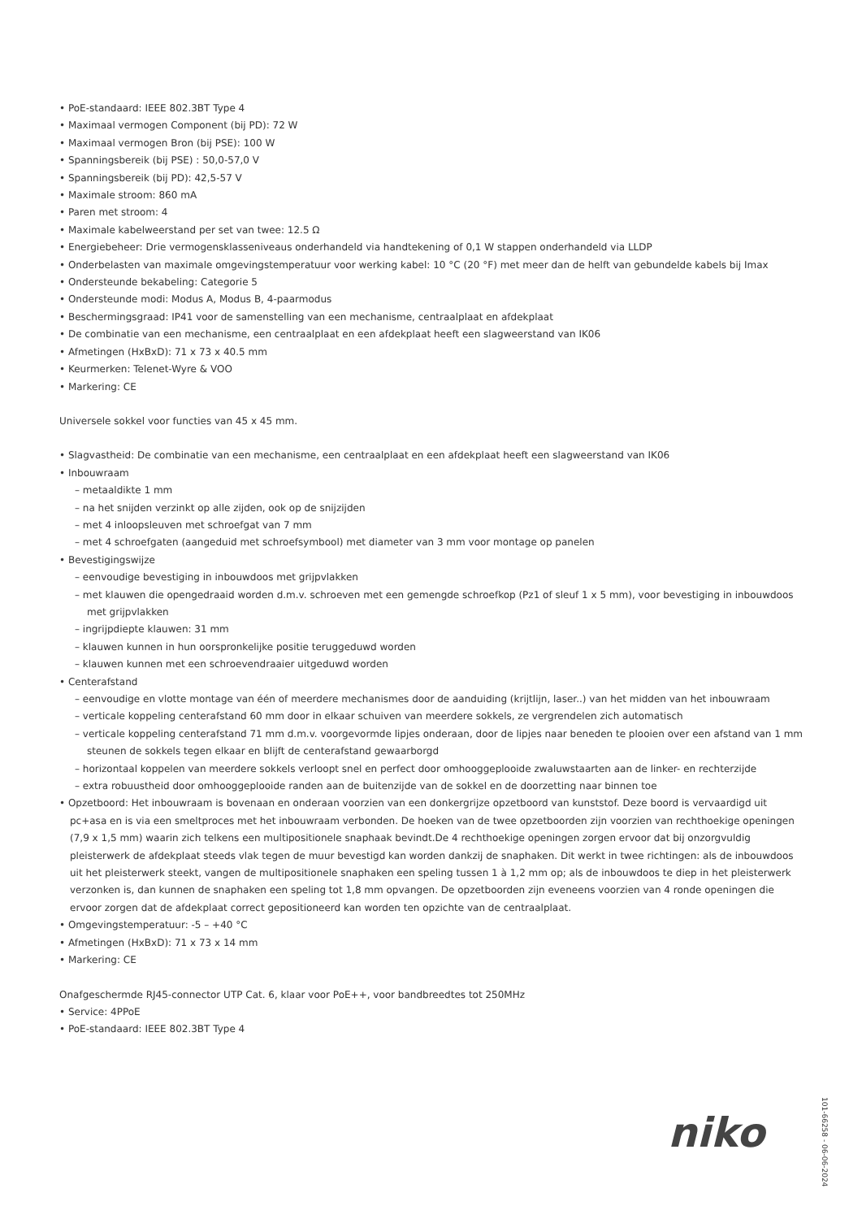• PoE-standaard: IEEE 802.3BT Type 4
• Maximaal vermogen Component (bij PD): 72 W
• Maximaal vermogen Bron (bij PSE): 100 W
• Spanningsbereik (bij PSE) : 50,0-57,0 V
• Spanningsbereik (bij PD): 42,5-57 V
• Maximale stroom: 860 mA
• Paren met stroom: 4
• Maximale kabelweerstand per set van twee: 12.5 Ω
• Energiebeheer: Drie vermogensklasseniveaus onderhandeld via handtekening of 0,1 W stappen onderhandeld via LLDP
• Onderbelasten van maximale omgevingstemperatuur voor werking kabel: 10 °C (20 °F) met meer dan de helft van gebundelde kabels bij Imax
• Ondersteunde bekabeling: Categorie 5
• Ondersteunde modi: Modus A, Modus B, 4-paarmodus
• Beschermingsgraad: IP41 voor de samenstelling van een mechanisme, centraalplaat en afdekplaat
• De combinatie van een mechanisme, een centraalplaat en een afdekplaat heeft een slagweerstand van IK06
• Afmetingen (HxBxD): 71 x 73 x 40.5 mm
• Keurmerken: Telenet-Wyre & VOO
• Markering: CE
Universele sokkel voor functies van 45 x 45 mm.
• Slagvastheid: De combinatie van een mechanisme, een centraalplaat en een afdekplaat heeft een slagweerstand van IK06
• Inbouwraam
– metaaldikte 1 mm
– na het snijden verzinkt op alle zijden, ook op de snijzijden
– met 4 inloopsleuven met schroefgat van 7 mm
– met 4 schroefgaten (aangeduid met schroefsymbool) met diameter van 3 mm voor montage op panelen
• Bevestigingswijze
– eenvoudige bevestiging in inbouwdoos met grijpvlakken
– met klauwen die opengedraaid worden d.m.v. schroeven met een gemengde schroefkop (Pz1 of sleuf 1 x 5 mm), voor bevestiging in inbouwdoos met grijpvlakken
– ingrijpdiepte klauwen: 31 mm
– klauwen kunnen in hun oorspronkelijke positie teruggeduwd worden
– klauwen kunnen met een schroevendraaier uitgeduwd worden
• Centerafstand
– eenvoudige en vlotte montage van één of meerdere mechanismes door de aanduiding (krijtlijn, laser..) van het midden van het inbouwraam
– verticale koppeling centerafstand 60 mm door in elkaar schuiven van meerdere sokkels, ze vergrendelen zich automatisch
– verticale koppeling centerafstand 71 mm d.m.v. voorgevormde lipjes onderaan, door de lipjes naar beneden te plooien over een afstand van 1 mm steunen de sokkels tegen elkaar en blijft de centerafstand gewaarborgd
– horizontaal koppelen van meerdere sokkels verloopt snel en perfect door omhooggeplooide zwaluwstaarten aan de linker- en rechterzijde
– extra robuustheid door omhooggeplooide randen aan de buitenzijde van de sokkel en de doorzetting naar binnen toe
• Opzetboord: Het inbouwraam is bovenaan en onderaan voorzien van een donkergrijze opzetboord van kunststof. Deze boord is vervaardigd uit pc+asa en is via een smeltproces met het inbouwraam verbonden. De hoeken van de twee opzetboorden zijn voorzien van rechthoekige openingen (7,9 x 1,5 mm) waarin zich telkens een multipositionele snaphaak bevindt.De 4 rechthoekige openingen zorgen ervoor dat bij onzorgvuldig pleisterwerk de afdekplaat steeds vlak tegen de muur bevestigd kan worden dankzij de snaphaken. Dit werkt in twee richtingen: als de inbouwdoos uit het pleisterwerk steekt, vangen de multipositionele snaphaken een speling tussen 1 à 1,2 mm op; als de inbouwdoos te diep in het pleisterwerk verzonken is, dan kunnen de snaphaken een speling tot 1,8 mm opvangen. De opzetboorden zijn eveneens voorzien van 4 ronde openingen die ervoor zorgen dat de afdekplaat correct gepositioneerd kan worden ten opzichte van de centraalplaat.
• Omgevingstemperatuur: -5 – +40 °C
• Afmetingen (HxBxD): 71 x 73 x 14 mm
• Markering: CE
Onafgeschermde RJ45-connector UTP Cat. 6, klaar voor PoE++, voor bandbreedtes tot 250MHz
• Service: 4PPoE
• PoE-standaard: IEEE 802.3BT Type 4
niko
101-66258 - 06-06-2024